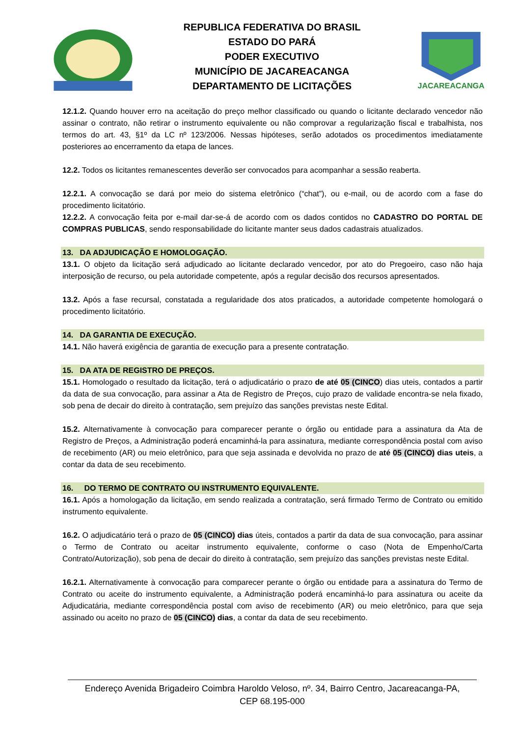REPUBLICA FEDERATIVA DO BRASIL
ESTADO DO PARÁ
PODER EXECUTIVO
MUNICÍPIO DE JACAREACANGA
DEPARTAMENTO DE LICITAÇÕES
JACAREACANGA
12.1.2. Quando houver erro na aceitação do preço melhor classificado ou quando o licitante declarado vencedor não assinar o contrato, não retirar o instrumento equivalente ou não comprovar a regularização fiscal e trabalhista, nos termos do art. 43, §1º da LC nº 123/2006. Nessas hipóteses, serão adotados os procedimentos imediatamente posteriores ao encerramento da etapa de lances.
12.2. Todos os licitantes remanescentes deverão ser convocados para acompanhar a sessão reaberta.
12.2.1. A convocação se dará por meio do sistema eletrônico (“chat”), ou e-mail, ou de acordo com a fase do procedimento licitatório.
12.2.2. A convocação feita por e-mail dar-se-á de acordo com os dados contidos no CADASTRO DO PORTAL DE COMPRAS PUBLICAS, sendo responsabilidade do licitante manter seus dados cadastrais atualizados.
13. DA ADJUDICAÇÃO E HOMOLOGAÇÃO.
13.1. O objeto da licitação será adjudicado ao licitante declarado vencedor, por ato do Pregoeiro, caso não haja interposição de recurso, ou pela autoridade competente, após a regular decisão dos recursos apresentados.
13.2. Após a fase recursal, constatada a regularidade dos atos praticados, a autoridade competente homologará o procedimento licitatório.
14. DA GARANTIA DE EXECUÇÃO.
14.1. Não haverá exigência de garantia de execução para a presente contratação.
15. DA ATA DE REGISTRO DE PREÇOS.
15.1. Homologado o resultado da licitação, terá o adjudicatário o prazo de até 05 (CINCO) dias uteis, contados a partir da data de sua convocação, para assinar a Ata de Registro de Preços, cujo prazo de validade encontra-se nela fixado, sob pena de decair do direito à contratação, sem prejuízo das sanções previstas neste Edital.
15.2. Alternativamente à convocação para comparecer perante o órgão ou entidade para a assinatura da Ata de Registro de Preços, a Administração poderá encaminhá-la para assinatura, mediante correspondência postal com aviso de recebimento (AR) ou meio eletrônico, para que seja assinada e devolvida no prazo de até 05 (CINCO) dias uteis, a contar da data de seu recebimento.
16. DO TERMO DE CONTRATO OU INSTRUMENTO EQUIVALENTE.
16.1. Após a homologação da licitação, em sendo realizada a contratação, será firmado Termo de Contrato ou emitido instrumento equivalente.
16.2. O adjudicatário terá o prazo de 05 (CINCO) dias úteis, contados a partir da data de sua convocação, para assinar o Termo de Contrato ou aceitar instrumento equivalente, conforme o caso (Nota de Empenho/Carta Contrato/Autorização), sob pena de decair do direito à contratação, sem prejuízo das sanções previstas neste Edital.
16.2.1. Alternativamente à convocação para comparecer perante o órgão ou entidade para a assinatura do Termo de Contrato ou aceite do instrumento equivalente, a Administração poderá encaminhá-lo para assinatura ou aceite da Adjudicatária, mediante correspondência postal com aviso de recebimento (AR) ou meio eletrônico, para que seja assinado ou aceito no prazo de 05 (CINCO) dias, a contar da data de seu recebimento.
Endereço Avenida Brigadeiro Coimbra Haroldo Veloso, nº. 34, Bairro Centro, Jacareacanga-PA,
CEP 68.195-000